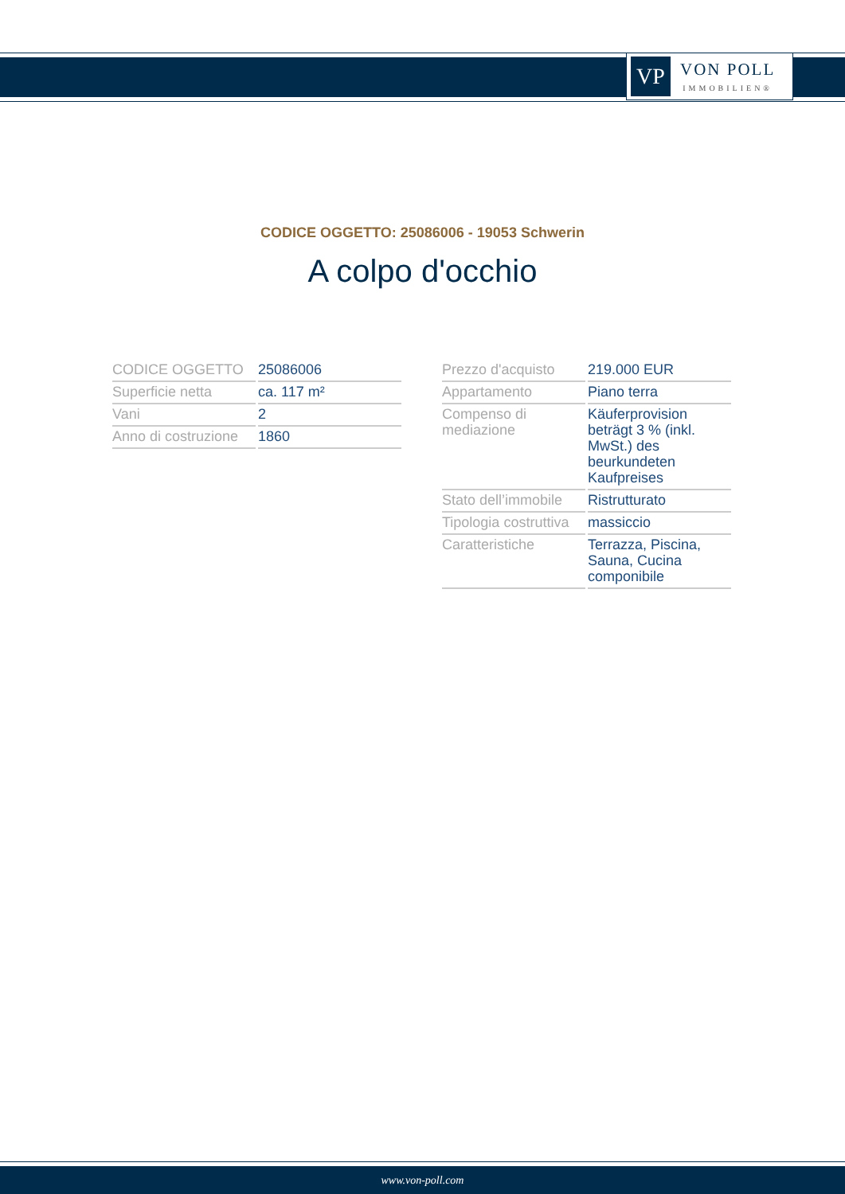VP
VON POLL
IMMOBILIEN®
CODICE OGGETTO: 25086006 - 19053 Schwerin
A colpo d'occhio
| CODICE OGGETTO | 25086006 |
| Superficie netta | ca. 117 m² |
| Vani | 2 |
| Anno di costruzione | 1860 |
| Prezzo d'acquisto | 219.000 EUR |
| Appartamento | Piano terra |
| Compenso di mediazione | Käuferprovision beträgt 3 % (inkl. MwSt.) des beurkundeten Kaufpreises |
| Stato dell’immobile | Ristrutturato |
| Tipologia costruttiva | massiccio |
| Caratteristiche | Terrazza, Piscina, Sauna, Cucina componibile |
www.von-poll.com